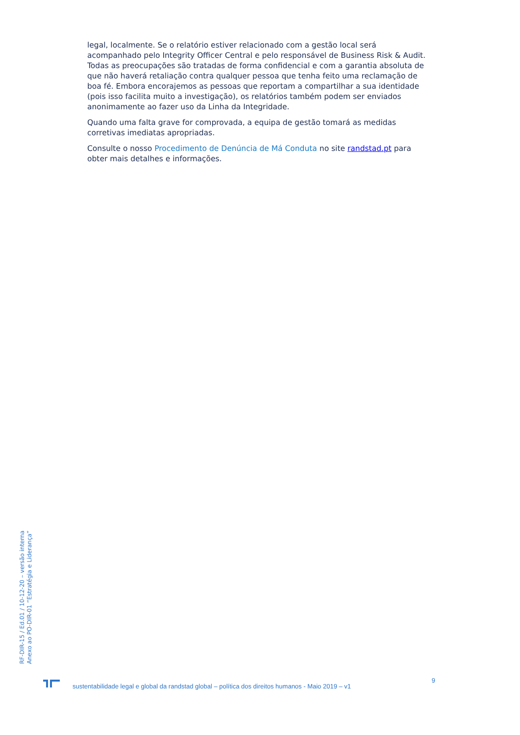legal, localmente. Se o relatório estiver relacionado com a gestão local será acompanhado pelo Integrity Officer Central e pelo responsável de Business Risk & Audit. Todas as preocupações são tratadas de forma confidencial e com a garantia absoluta de que não haverá retaliação contra qualquer pessoa que tenha feito uma reclamação de boa fé. Embora encorajemos as pessoas que reportam a compartilhar a sua identidade (pois isso facilita muito a investigação), os relatórios também podem ser enviados anonimamente ao fazer uso da Linha da Integridade.
Quando uma falta grave for comprovada, a equipa de gestão tomará as medidas corretivas imediatas apropriadas.
Consulte o nosso Procedimento de Denúncia de Má Conduta no site randstad.pt para obter mais detalhes e informações.
RF-DIR-15 / Ed.01 / 10-12-20 – versão interna
Anexo ao PO-DIR-01 “Estratégia e Liderança”
sustentabilidade legal e global da randstad global – política dos direitos humanos - Maio 2019 – v1
9